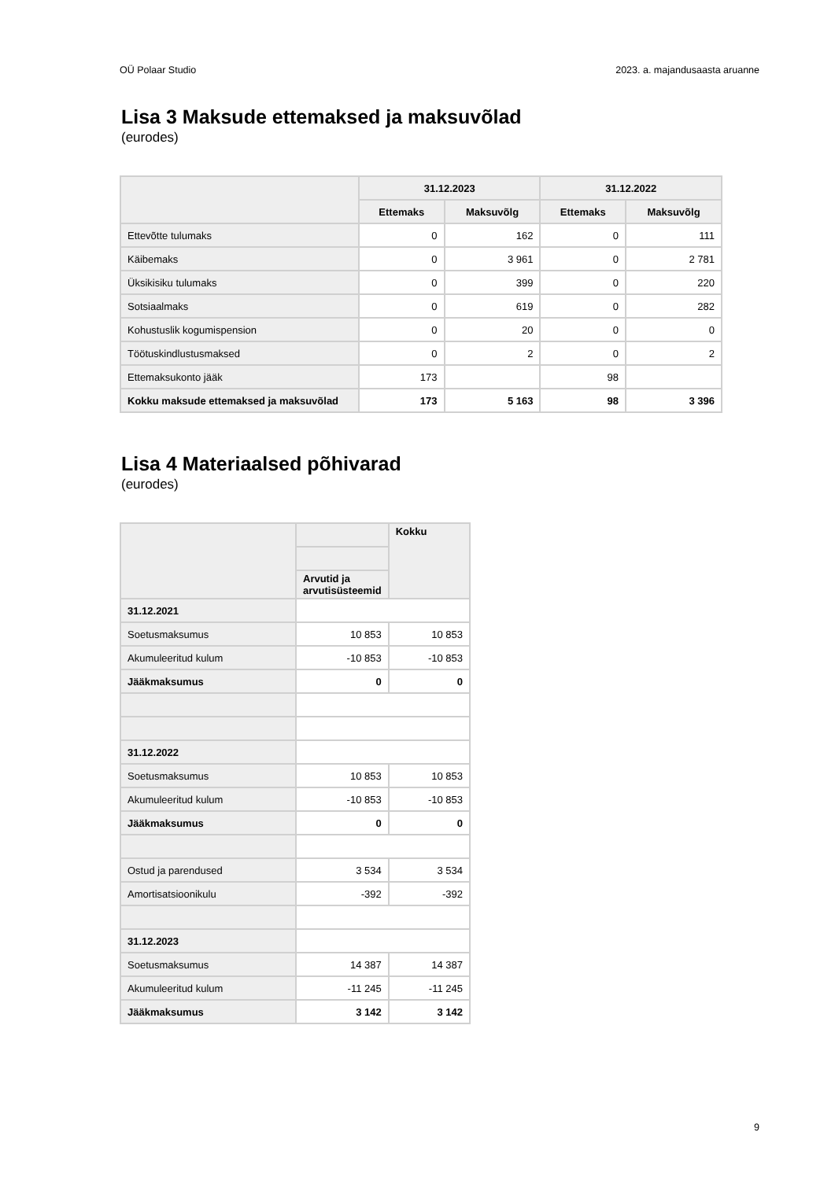OÜ Polaar Studio 2023. a. majandusaasta aruanne
Lisa 3 Maksude ettemaksed ja maksuvõlad
(eurodes)
| | 31.12.2023 | | 31.12.2022 | |
| --- | --- | --- | --- | --- |
| | Ettemaks | Maksuvõlg | Ettemaks | Maksuvõlg |
| Ettevõtte tulumaks | 0 | 162 | 0 | 111 |
| Käibemaks | 0 | 3 961 | 0 | 2 781 |
| Üksikisiku tulumaks | 0 | 399 | 0 | 220 |
| Sotsiaalmaks | 0 | 619 | 0 | 282 |
| Kohustuslik kogumispension | 0 | 20 | 0 | 0 |
| Töötuskindlustusmaksed | 0 | 2 | 0 | 2 |
| Ettemaksukonto jääk | 173 | | 98 | |
| Kokku maksude ettemaksed ja maksuvõlad | 173 | 5 163 | 98 | 3 396 |
Lisa 4 Materiaalsed põhivarad
(eurodes)
| | | Kokku |
| --- | --- | --- |
| | Arvutid ja arvutisüsteemid | |
| 31.12.2021 | | |
| Soetusmaksumus | 10 853 | 10 853 |
| Akumuleeritud kulum | -10 853 | -10 853 |
| Jääkmaksumus | 0 | 0 |
| 31.12.2022 | | |
| Soetusmaksumus | 10 853 | 10 853 |
| Akumuleeritud kulum | -10 853 | -10 853 |
| Jääkmaksumus | 0 | 0 |
| Ostud ja parendused | 3 534 | 3 534 |
| Amortisatsioonikulu | -392 | -392 |
| 31.12.2023 | | |
| Soetusmaksumus | 14 387 | 14 387 |
| Akumuleeritud kulum | -11 245 | -11 245 |
| Jääkmaksumus | 3 142 | 3 142 |
9